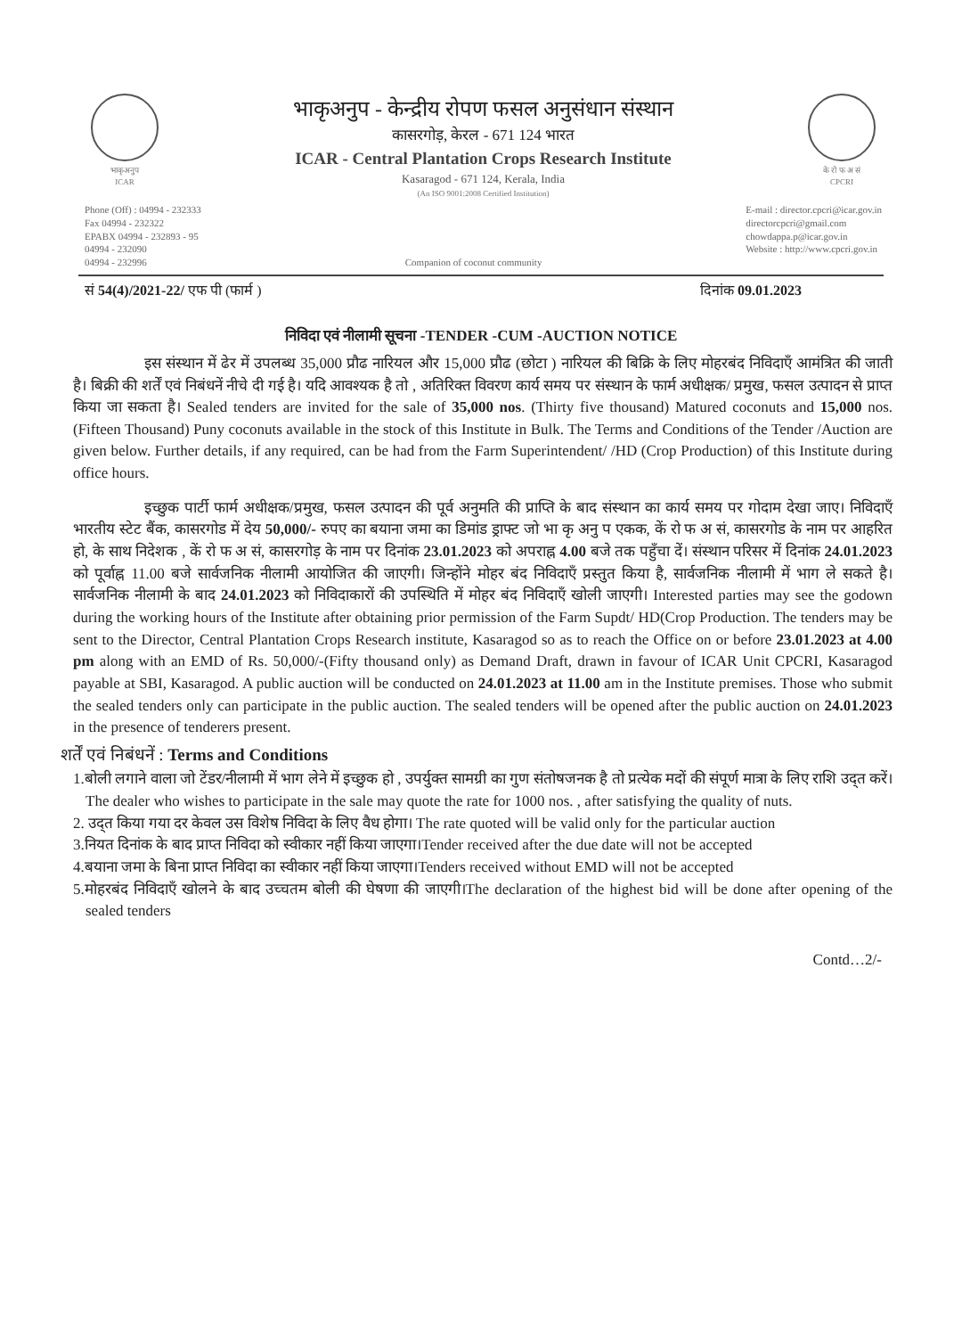भाकृअनुप
ICAR
भाकृअनुप - केन्द्रीय रोपण फसल अनुसंधान संस्थान
कासरगोड़, केरल - 671 124 भारत
ICAR - Central Plantation Crops Research Institute
Kasaragod - 671 124, Kerala, India
(An ISO 9001:2008 Certified Institution)
के रो फ अ सं
CPCRI
Phone (Off) : 04994 - 232333
Fax 04994 - 232322
EPABX 04994 - 232893 - 95
04994 - 232090
04994 - 232996
Companion of coconut community E-mail : director.cpcri@icar.gov.in
directorcpcri@gmail.com
chowdappa.p@icar.gov.in
Website : http://www.cpcri.gov.in
सं 54(4)/2021-22/ एफ पी (फार्म ) दिनांक 09.01.2023
निविदा एवं नीलामी सूचना -TENDER -CUM -AUCTION NOTICE
इस संस्थान में ढेर में उपलब्ध 35,000 प्रौढ नारियल और 15,000 प्रौढ (छोटा ) नारियल की बिक्रि के लिए मोहरबंद निविदाएँ आमंत्रित की जाती है। बिक्री की शर्तें एवं निबंधनें नीचे दी गई है। यदि आवश्यक है तो , अतिरिक्त विवरण कार्य समय पर संस्थान के फार्म अधीक्षक/ प्रमुख, फसल उत्पादन से प्राप्त किया जा सकता है। Sealed tenders are invited for the sale of 35,000 nos. (Thirty five thousand) Matured coconuts and 15,000 nos. (Fifteen Thousand) Puny coconuts available in the stock of this Institute in Bulk. The Terms and Conditions of the Tender /Auction are given below. Further details, if any required, can be had from the Farm Superintendent/ /HD (Crop Production) of this Institute during office hours.
इच्छुक पार्टी फार्म अधीक्षक/प्रमुख, फसल उत्पादन की पूर्व अनुमति की प्राप्ति के बाद संस्थान का कार्य समय पर गोदाम देखा जाए। निविदाएँ भारतीय स्टेट बैंक, कासरगोड में देय 50,000/- रुपए का बयाना जमा का डिमांड ड्राफ्ट जो भा कृ अनु प एकक, कें रो फ अ सं, कासरगोड के नाम पर आहरित हो, के साथ निदेशक , कें रो फ अ सं, कासरगोड़ के नाम पर दिनांक 23.01.2023 को अपराह्न 4.00 बजे तक पहुँचा दें। संस्थान परिसर में दिनांक 24.01.2023 को पूर्वाह्न 11.00 बजे सार्वजनिक नीलामी आयोजित की जाएगी। जिन्होंने मोहर बंद निविदाएँ प्रस्तुत किया है, सार्वजनिक नीलामी में भाग ले सकते है। सार्वजनिक नीलामी के बाद 24.01.2023 को निविदाकारों की उपस्थिति में मोहर बंद निविदाएँ खोली जाएगी। Interested parties may see the godown during the working hours of the Institute after obtaining prior permission of the Farm Supdt/ HD(Crop Production. The tenders may be sent to the Director, Central Plantation Crops Research institute, Kasaragod so as to reach the Office on or before 23.01.2023 at 4.00 pm along with an EMD of Rs. 50,000/-(Fifty thousand only) as Demand Draft, drawn in favour of ICAR Unit CPCRI, Kasaragod payable at SBI, Kasaragod. A public auction will be conducted on 24.01.2023 at 11.00 am in the Institute premises. Those who submit the sealed tenders only can participate in the public auction. The sealed tenders will be opened after the public auction on 24.01.2023 in the presence of tenderers present.
शर्तें एवं निबंधनें : Terms and Conditions
1.बोली लगाने वाला जो टेंडर/नीलामी में भाग लेने में इच्छुक हो , उपर्युक्त सामग्री का गुण संतोषजनक है तो प्रत्येक मदों की संपूर्ण मात्रा के लिए राशि उद्‍त करें। The dealer who wishes to participate in the sale may quote the rate for 1000 nos. , after satisfying the quality of nuts.
2. उद्‍त किया गया दर केवल उस विशेष निविदा के लिए वैध होगा। The rate quoted will be valid only for the particular auction
3.नियत दिनांक के बाद प्राप्त निविदा को स्वीकार नहीं किया जाएगा।Tender received after the due date will not be accepted
4.बयाना जमा के बिना प्राप्त निविदा का स्वीकार नहीं किया जाएगा।Tenders received without EMD will not be accepted
5.मोहरबंद निविदाएँ खोलने के बाद उच्चतम बोली की घेषणा की जाएगी।The declaration of the highest bid will be done after opening of the sealed tenders
Contd…2/-